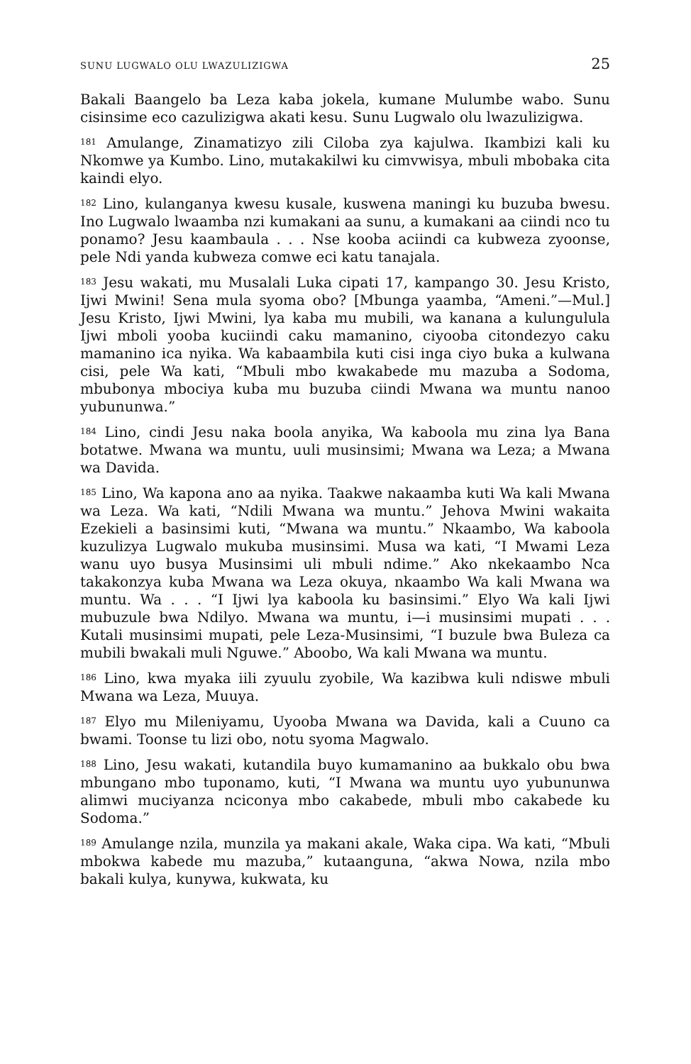SUNU LUGWALO OLU LWAZULIZIGWA 25
Bakali Baangelo ba Leza kaba jokela, kumane Mulumbe wabo. Sunu cisinsime eco cazulizigwa akati kesu. Sunu Lugwalo olu lwazulizigwa.
<sup>181</sup> Amulange, Zinamatizyo zili Ciloba zya kajulwa. Ikambizi kali ku Nkomwe ya Kumbo. Lino, mutakakilwi ku cimvwisya, mbuli mbobaka cita kaindi elyo.
<sup>182</sup> Lino, kulanganya kwesu kusale, kuswena maningi ku buzuba bwesu. Ino Lugwalo lwaamba nzi kumakani aa sunu, a kumakani aa ciindi nco tu ponamo? Jesu kaambaula . . . Nse kooba aciindi ca kubweza zyoonse, pele Ndi yanda kubweza comwe eci katu tanajala.
<sup>183</sup> Jesu wakati, mu Musalali Luka cipati 17, kampango 30. Jesu Kristo, Ijwi Mwini! Sena mula syoma obo? [Mbunga yaamba, “Ameni.”—Mul.] Jesu Kristo, Ijwi Mwini, lya kaba mu mubili, wa kanana a kulungulula Ijwi mboli yooba kuciindi caku mamanino, ciyooba citondezyo caku mamanino ica nyika. Wa kabaambila kuti cisi inga ciyo buka a kulwana cisi, pele Wa kati, “Mbuli mbo kwakabede mu mazuba a Sodoma, mbubonya mbociya kuba mu buzuba ciindi Mwana wa muntu nanoo yubununwa.”
<sup>184</sup> Lino, cindi Jesu naka boola anyika, Wa kaboola mu zina lya Bana botatwe. Mwana wa muntu, uuli musinsimi; Mwana wa Leza; a Mwana wa Davida.
<sup>185</sup> Lino, Wa kapona ano aa nyika. Taakwe nakaamba kuti Wa kali Mwana wa Leza. Wa kati, “Ndili Mwana wa muntu.” Jehova Mwini wakaita Ezekieli a basinsimi kuti, “Mwana wa muntu.” Nkaambo, Wa kaboola kuzulizya Lugwalo mukuba musinsimi. Musa wa kati, “I Mwami Leza wanu uyo busya Musinsimi uli mbuli ndime.” Ako nkekaambo Nca takakonzya kuba Mwana wa Leza okuya, nkaambo Wa kali Mwana wa muntu. Wa . . . “I Ijwi lya kaboola ku basinsimi.” Elyo Wa kali Ijwi mubuzule bwa Ndilyo. Mwana wa muntu, i—i musinsimi mupati . . . Kutali musinsimi mupati, pele Leza-Musinsimi, “I buzule bwa Buleza ca mubili bwakali muli Nguwe.” Aboobo, Wa kali Mwana wa muntu.
<sup>186</sup> Lino, kwa myaka iili zyuulu zyobile, Wa kazibwa kuli ndiswe mbuli Mwana wa Leza, Muuya.
<sup>187</sup> Elyo mu Mileniyamu, Uyooba Mwana wa Davida, kali a Cuuno ca bwami. Toonse tu lizi obo, notu syoma Magwalo.
<sup>188</sup> Lino, Jesu wakati, kutandila buyo kumamanino aa bukkalo obu bwa mbungano mbo tuponamo, kuti, “I Mwana wa muntu uyo yubununwa alimwi muciyanza nciconya mbo cakabede, mbuli mbo cakabede ku Sodoma.”
<sup>189</sup> Amulange nzila, munzila ya makani akale, Waka cipa. Wa kati, “Mbuli mbokwa kabede mu mazuba,” kutaanguna, “akwa Nowa, nzila mbo bakali kulya, kunywa, kukwata, ku